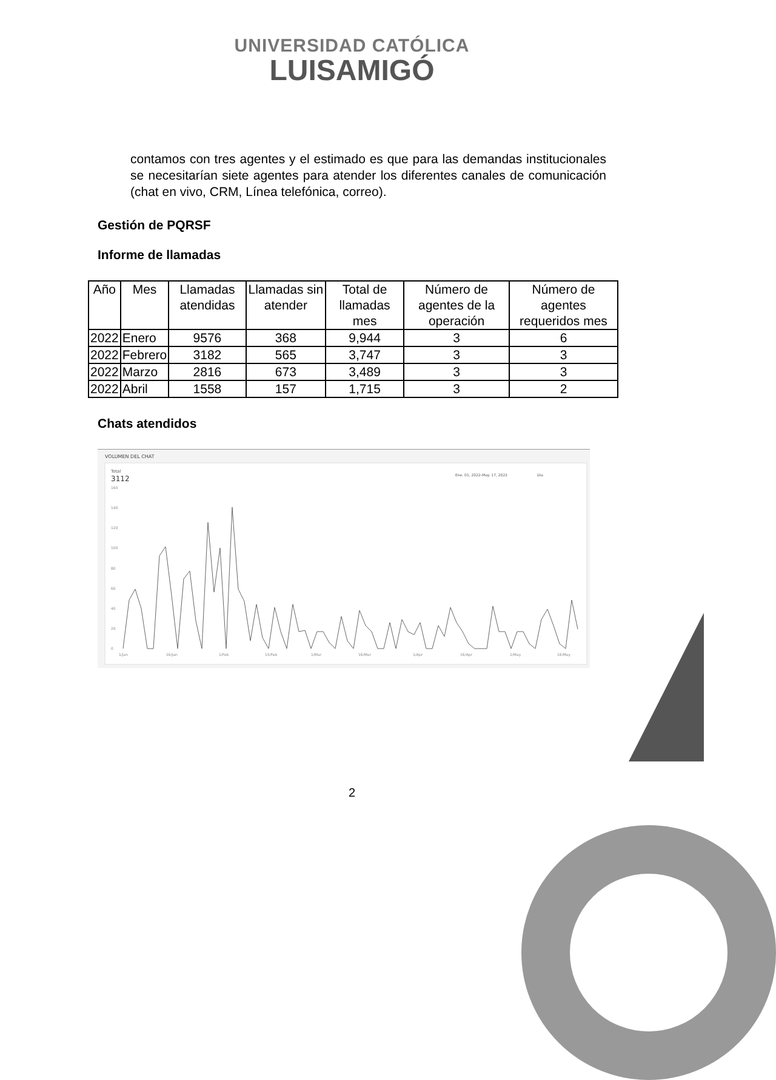UNIVERSIDAD CATÓLICA
LUISAMIGÓ
contamos con tres agentes y el estimado es que para las demandas institucionales se necesitarían siete agentes para atender los diferentes canales de comunicación (chat en vivo, CRM, Línea telefónica, correo).
Gestión de PQRSF
Informe de llamadas
| Año | Mes | Llamadas atendidas | Llamadas sin atender | Total de llamadas mes | Número de agentes de la operación | Número de agentes requeridos mes |
| --- | --- | --- | --- | --- | --- | --- |
| 2022 | Enero | 9576 | 368 | 9,944 | 3 | 6 |
| 2022 | Febrero | 3182 | 565 | 3,747 | 3 | 3 |
| 2022 | Marzo | 2816 | 673 | 3,489 | 3 | 3 |
| 2022 | Abril | 1558 | 157 | 1,715 | 3 | 2 |
Chats atendidos
VOLUMEN DEL CHAT
Total
3112
Ene. 01, 2022-May. 17, 2022
Día
160
140
120
100
80
60
40
20
0
1/Jan
16/Jan
1/Feb
15/Feb
1/Mar
16/Mar
1/Apr
16/Apr
1/May
16/May
2